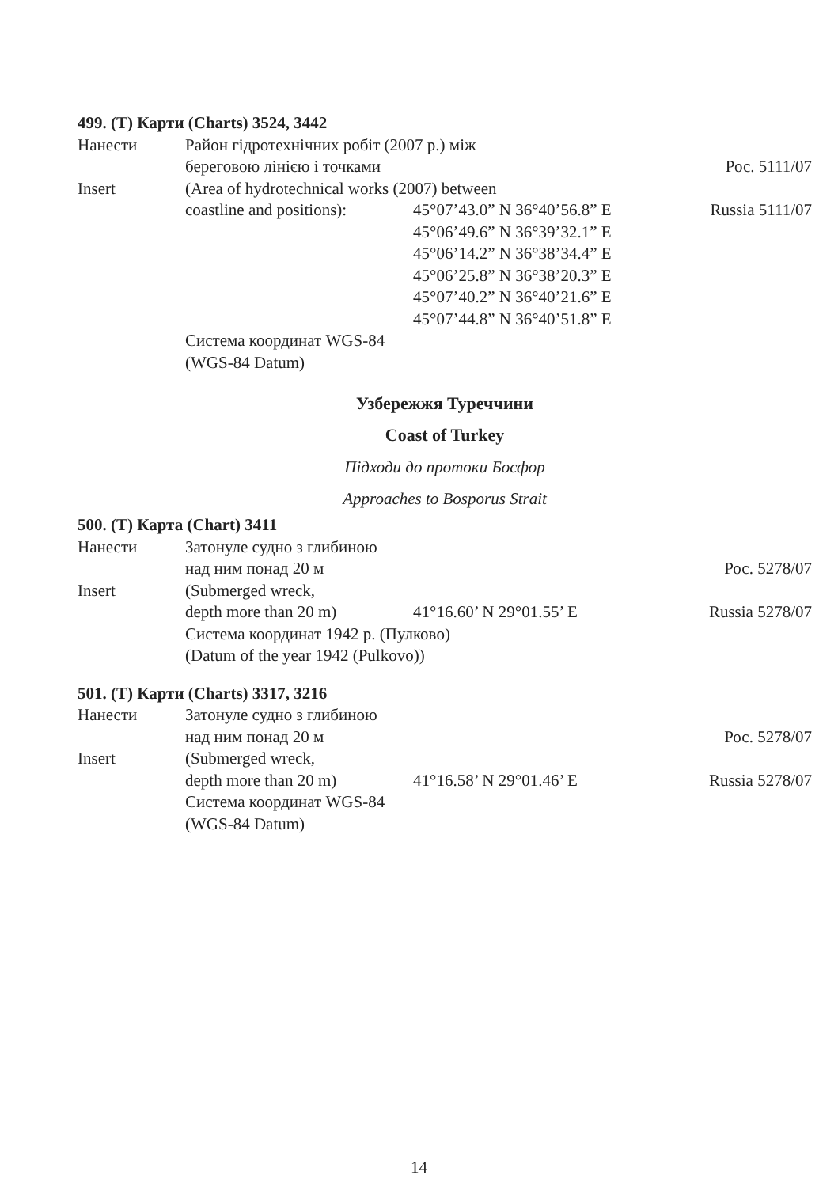499. (T) Карти (Charts) 3524, 3442
Нанести Район гідротехнічних робіт (2007 р.) між
береговою лінією і точками Рос. 5111/07
Insert (Area of hydrotechnical works (2007) between
coastline and positions):
45°07’43.0” N 36°40’56.8” E Russia 5111/07
45°06’49.6” N 36°39’32.1” E
45°06’14.2” N 36°38’34.4” E
45°06’25.8” N 36°38’20.3” E
45°07’40.2” N 36°40’21.6” E
45°07’44.8” N 36°40’51.8” E
Система координат WGS-84
(WGS-84 Datum)
Узбережжя Туреччини
Coast of Turkey
Підходи до протоки Босфор
Approaches to Bosporus Strait
500. (T) Карта (Chart) 3411
Нанести Затонуле судно з глибиною
над ним понад 20 м Рос. 5278/07
Insert (Submerged wreck,
depth more than 20 m) 41°16.60’ N 29°01.55’ E Russia 5278/07
Система координат 1942 р. (Пулково)
(Datum of the year 1942 (Pulkovo))
501. (T) Карти (Charts) 3317, 3216
Нанести Затонуле судно з глибиною
над ним понад 20 м Рос. 5278/07
Insert (Submerged wreck,
depth more than 20 m) 41°16.58’ N 29°01.46’ E Russia 5278/07
Система координат WGS-84
(WGS-84 Datum)
14